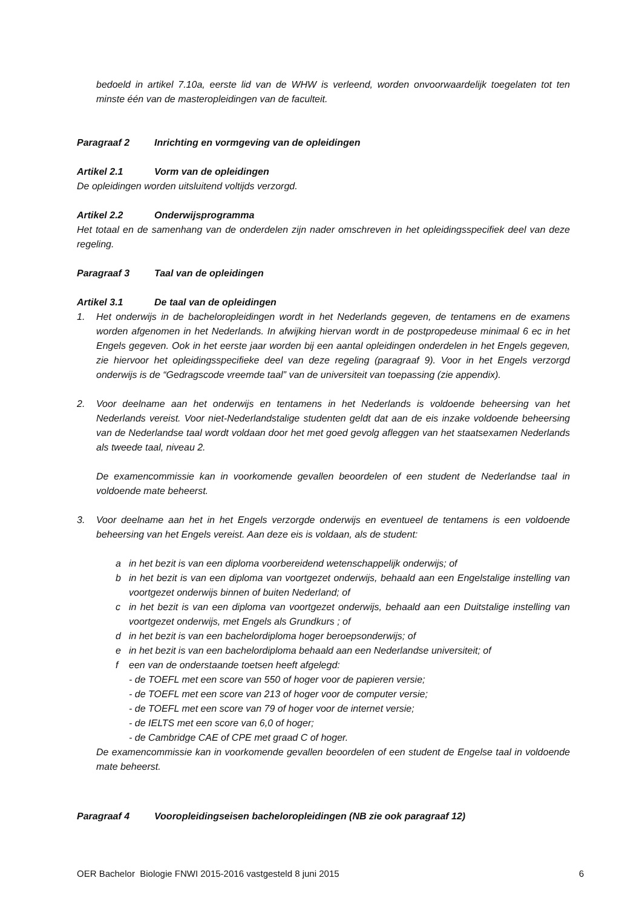bedoeld in artikel 7.10a, eerste lid van de WHW is verleend, worden onvoorwaardelijk toegelaten tot ten minste één van de masteropleidingen van de faculteit.
Paragraaf 2 Inrichting en vormgeving van de opleidingen
Artikel 2.1 Vorm van de opleidingen
De opleidingen worden uitsluitend voltijds verzorgd.
Artikel 2.2 Onderwijsprogramma
Het totaal en de samenhang van de onderdelen zijn nader omschreven in het opleidingsspecifiek deel van deze regeling.
Paragraaf 3 Taal van de opleidingen
Artikel 3.1 De taal van de opleidingen
1. Het onderwijs in de bacheloropleidingen wordt in het Nederlands gegeven, de tentamens en de examens worden afgenomen in het Nederlands. In afwijking hiervan wordt in de postpropedeuse minimaal 6 ec in het Engels gegeven. Ook in het eerste jaar worden bij een aantal opleidingen onderdelen in het Engels gegeven, zie hiervoor het opleidingsspecifieke deel van deze regeling (paragraaf 9). Voor in het Engels verzorgd onderwijs is de “Gedragscode vreemde taal” van de universiteit van toepassing (zie appendix).
2. Voor deelname aan het onderwijs en tentamens in het Nederlands is voldoende beheersing van het Nederlands vereist. Voor niet-Nederlandstalige studenten geldt dat aan de eis inzake voldoende beheersing van de Nederlandse taal wordt voldaan door het met goed gevolg afleggen van het staatsexamen Nederlands als tweede taal, niveau 2.
De examencommissie kan in voorkomende gevallen beoordelen of een student de Nederlandse taal in voldoende mate beheerst.
3. Voor deelname aan het in het Engels verzorgde onderwijs en eventueel de tentamens is een voldoende beheersing van het Engels vereist. Aan deze eis is voldaan, als de student:
a in het bezit is van een diploma voorbereidend wetenschappelijk onderwijs; of
b in het bezit is van een diploma van voortgezet onderwijs, behaald aan een Engelstalige instelling van voortgezet onderwijs binnen of buiten Nederland; of
c in het bezit is van een diploma van voortgezet onderwijs, behaald aan een Duitstalige instelling van voortgezet onderwijs, met Engels als Grundkurs ; of
d in het bezit is van een bachelordiploma hoger beroepsonderwijs; of
e in het bezit is van een bachelordiploma behaald aan een Nederlandse universiteit; of
f een van de onderstaande toetsen heeft afgelegd:
- de TOEFL met een score van 550 of hoger voor de papieren versie;
- de TOEFL met een score van 213 of hoger voor de computer versie;
- de TOEFL met een score van 79 of hoger voor de internet versie;
- de IELTS met een score van 6,0 of hoger;
- de Cambridge CAE of CPE met graad C of hoger.
De examencommissie kan in voorkomende gevallen beoordelen of een student de Engelse taal in voldoende mate beheerst.
Paragraaf 4 Vooropleidingseisen bacheloropleidingen (NB zie ook paragraaf 12)
OER Bachelor Biologie FNWI 2015-2016 vastgesteld 8 juni 2015 6